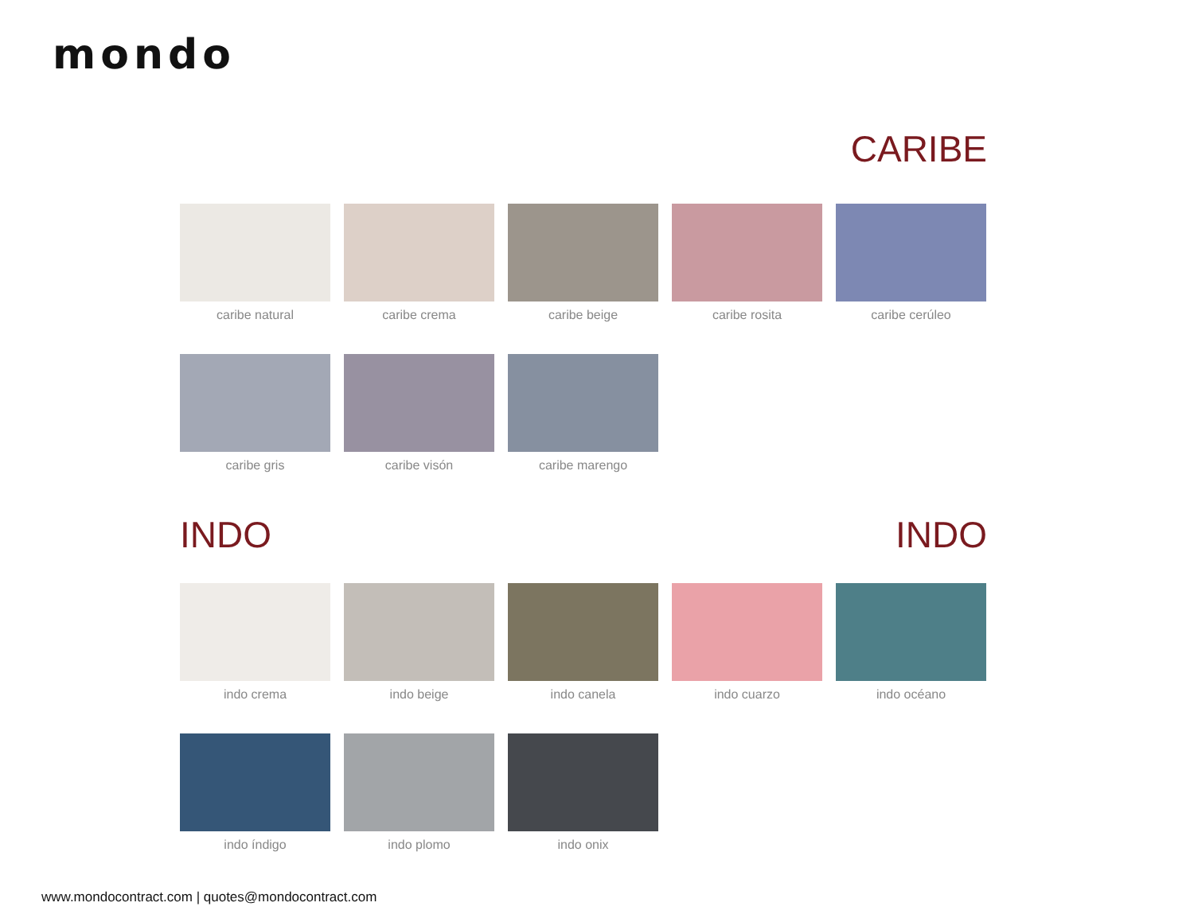mondo
CARIBE
caribe natural
caribe crema
caribe beige
caribe rosita
caribe cerúleo
caribe gris
caribe visón
caribe marengo
INDO INDO
indo crema
indo beige
indo canela
indo cuarzo
indo océano
indo índigo
indo plomo
indo onix
www.mondocontract.com | quotes@mondocontract.com